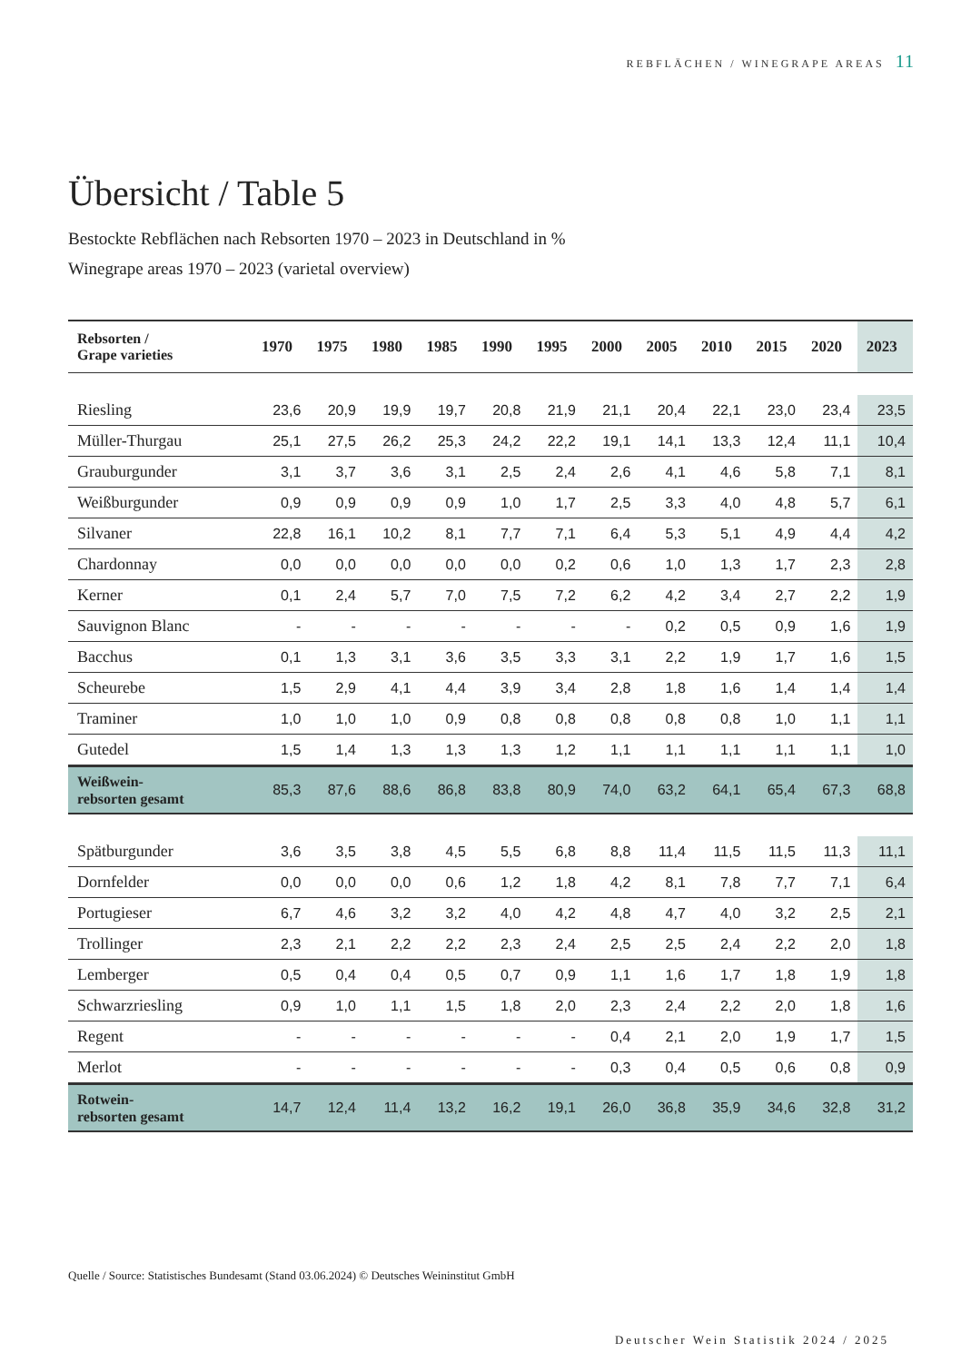REBFLÄCHEN / WINEGRAPE AREAS 11
Übersicht / Table 5
Bestockte Rebflächen nach Rebsorten 1970 – 2023 in Deutschland in %
Winegrape areas 1970 – 2023 (varietal overview)
| Rebsorten / Grape varieties | 1970 | 1975 | 1980 | 1985 | 1990 | 1995 | 2000 | 2005 | 2010 | 2015 | 2020 | 2023 |
| --- | --- | --- | --- | --- | --- | --- | --- | --- | --- | --- | --- | --- |
| Riesling | 23,6 | 20,9 | 19,9 | 19,7 | 20,8 | 21,9 | 21,1 | 20,4 | 22,1 | 23,0 | 23,4 | 23,5 |
| Müller-Thurgau | 25,1 | 27,5 | 26,2 | 25,3 | 24,2 | 22,2 | 19,1 | 14,1 | 13,3 | 12,4 | 11,1 | 10,4 |
| Grauburgunder | 3,1 | 3,7 | 3,6 | 3,1 | 2,5 | 2,4 | 2,6 | 4,1 | 4,6 | 5,8 | 7,1 | 8,1 |
| Weißburgunder | 0,9 | 0,9 | 0,9 | 0,9 | 1,0 | 1,7 | 2,5 | 3,3 | 4,0 | 4,8 | 5,7 | 6,1 |
| Silvaner | 22,8 | 16,1 | 10,2 | 8,1 | 7,7 | 7,1 | 6,4 | 5,3 | 5,1 | 4,9 | 4,4 | 4,2 |
| Chardonnay | 0,0 | 0,0 | 0,0 | 0,0 | 0,0 | 0,2 | 0,6 | 1,0 | 1,3 | 1,7 | 2,3 | 2,8 |
| Kerner | 0,1 | 2,4 | 5,7 | 7,0 | 7,5 | 7,2 | 6,2 | 4,2 | 3,4 | 2,7 | 2,2 | 1,9 |
| Sauvignon Blanc | - | - | - | - | - | - | - | 0,2 | 0,5 | 0,9 | 1,6 | 1,9 |
| Bacchus | 0,1 | 1,3 | 3,1 | 3,6 | 3,5 | 3,3 | 3,1 | 2,2 | 1,9 | 1,7 | 1,6 | 1,5 |
| Scheurebe | 1,5 | 2,9 | 4,1 | 4,4 | 3,9 | 3,4 | 2,8 | 1,8 | 1,6 | 1,4 | 1,4 | 1,4 |
| Traminer | 1,0 | 1,0 | 1,0 | 0,9 | 0,8 | 0,8 | 0,8 | 0,8 | 0,8 | 1,0 | 1,1 | 1,1 |
| Gutedel | 1,5 | 1,4 | 1,3 | 1,3 | 1,3 | 1,2 | 1,1 | 1,1 | 1,1 | 1,1 | 1,1 | 1,0 |
| Weißwein- rebsorten gesamt | 85,3 | 87,6 | 88,6 | 86,8 | 83,8 | 80,9 | 74,0 | 63,2 | 64,1 | 65,4 | 67,3 | 68,8 |
| Spätburgunder | 3,6 | 3,5 | 3,8 | 4,5 | 5,5 | 6,8 | 8,8 | 11,4 | 11,5 | 11,5 | 11,3 | 11,1 |
| Dornfelder | 0,0 | 0,0 | 0,0 | 0,6 | 1,2 | 1,8 | 4,2 | 8,1 | 7,8 | 7,7 | 7,1 | 6,4 |
| Portugieser | 6,7 | 4,6 | 3,2 | 3,2 | 4,0 | 4,2 | 4,8 | 4,7 | 4,0 | 3,2 | 2,5 | 2,1 |
| Trollinger | 2,3 | 2,1 | 2,2 | 2,2 | 2,3 | 2,4 | 2,5 | 2,5 | 2,4 | 2,2 | 2,0 | 1,8 |
| Lemberger | 0,5 | 0,4 | 0,4 | 0,5 | 0,7 | 0,9 | 1,1 | 1,6 | 1,7 | 1,8 | 1,9 | 1,8 |
| Schwarzriesling | 0,9 | 1,0 | 1,1 | 1,5 | 1,8 | 2,0 | 2,3 | 2,4 | 2,2 | 2,0 | 1,8 | 1,6 |
| Regent | - | - | - | - | - | - | 0,4 | 2,1 | 2,0 | 1,9 | 1,7 | 1,5 |
| Merlot | - | - | - | - | - | - | 0,3 | 0,4 | 0,5 | 0,6 | 0,8 | 0,9 |
| Rotwein- rebsorten gesamt | 14,7 | 12,4 | 11,4 | 13,2 | 16,2 | 19,1 | 26,0 | 36,8 | 35,9 | 34,6 | 32,8 | 31,2 |
Quelle / Source: Statistisches Bundesamt (Stand 03.06.2024) © Deutsches Weininstitut GmbH
Deutscher Wein Statistik 2024 / 2025